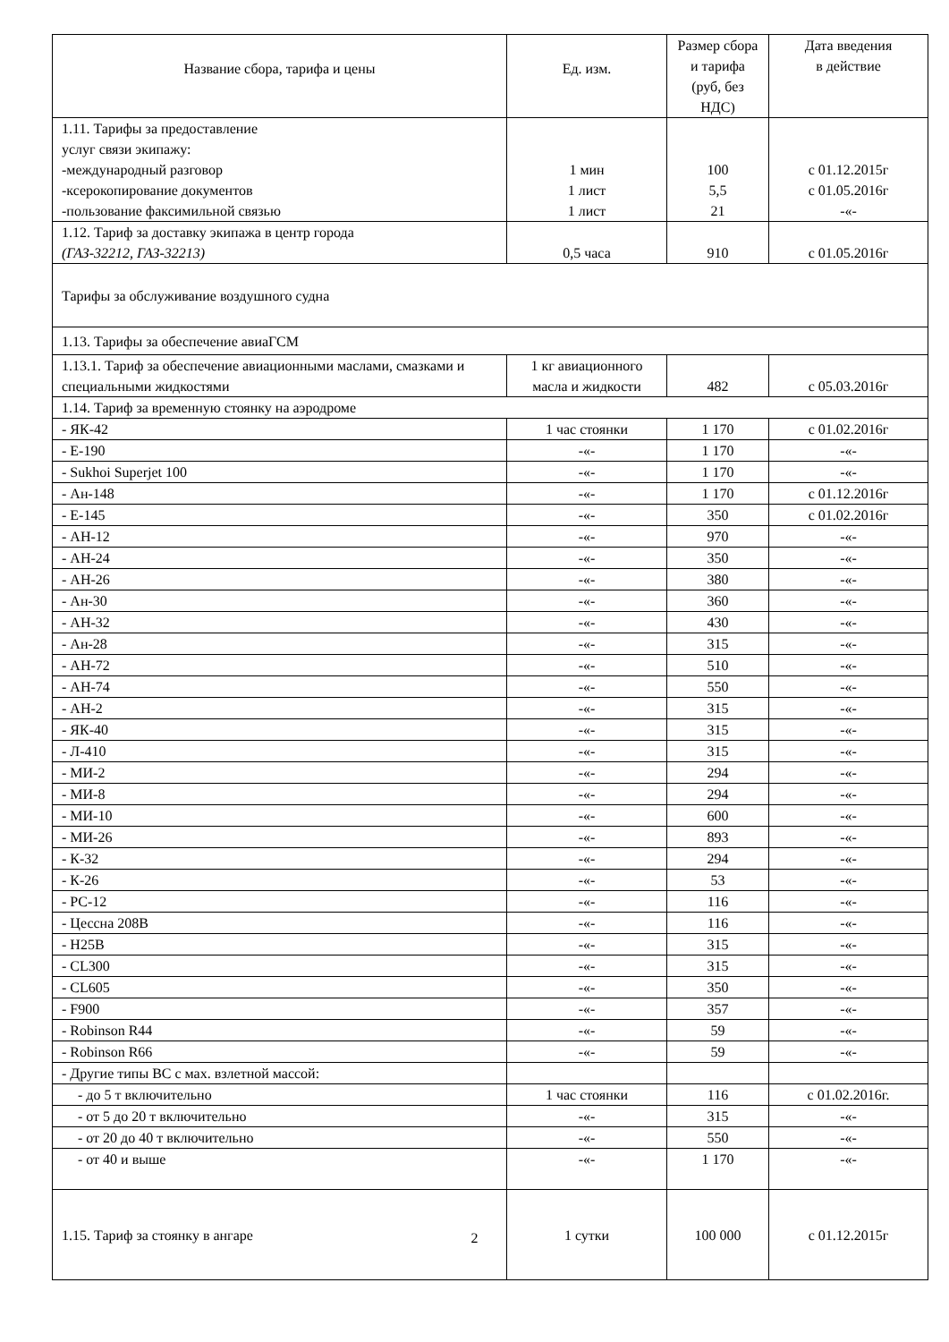| Название сбора, тарифа и цены | Ед. изм. | Размер сбора и тарифа (руб, без НДС) | Дата введения в действие |
| --- | --- | --- | --- |
| 1.11. Тарифы за предоставление услуг связи экипажу: -международный разговор -ксерокопирование документов -пользование факсимильной связью | 1 мин 1 лист 1 лист | 100 5,5 21 | с 01.12.2015г с 01.05.2016г -«- |
| 1.12. Тариф за доставку экипажа в центр города (ГАЗ-32212, ГАЗ-32213) | 0,5 часа | 910 | с 01.05.2016г |
| Тарифы за обслуживание воздушного судна | | | |
| 1.13. Тарифы за обеспечение авиаГСМ | | | |
| 1.13.1. Тариф за обеспечение авиационными маслами, смазками и специальными жидкостями | 1 кг авиационного масла и жидкости | 482 | с 05.03.2016г |
| 1.14. Тариф за временную стоянку на аэродроме | | | |
| - ЯК-42 | 1 час стоянки | 1 170 | с 01.02.2016г |
| - E-190 | -«- | 1 170 | -«- |
| - Sukhoi Superjet 100 | -«- | 1 170 | -«- |
| - Ан-148 | -«- | 1 170 | с 01.12.2016г |
| - E-145 | -«- | 350 | с 01.02.2016г |
| - АН-12 | -«- | 970 | -«- |
| - АН-24 | -«- | 350 | -«- |
| - АН-26 | -«- | 380 | -«- |
| - Ан-30 | -«- | 360 | -«- |
| - АН-32 | -«- | 430 | -«- |
| - Ан-28 | -«- | 315 | -«- |
| - АН-72 | -«- | 510 | -«- |
| - АН-74 | -«- | 550 | -«- |
| - АН-2 | -«- | 315 | -«- |
| - ЯК-40 | -«- | 315 | -«- |
| - Л-410 | -«- | 315 | -«- |
| - МИ-2 | -«- | 294 | -«- |
| - МИ-8 | -«- | 294 | -«- |
| - МИ-10 | -«- | 600 | -«- |
| - МИ-26 | -«- | 893 | -«- |
| - К-32 | -«- | 294 | -«- |
| - К-26 | -«- | 53 | -«- |
| - PC-12 | -«- | 116 | -«- |
| - Цессна 208В | -«- | 116 | -«- |
| - H25B | -«- | 315 | -«- |
| - CL300 | -«- | 315 | -«- |
| - CL605 | -«- | 350 | -«- |
| - F900 | -«- | 357 | -«- |
| - Robinson R44 | -«- | 59 | -«- |
| - Robinson R66 | -«- | 59 | -«- |
| - Другие типы ВС с мах. взлетной массой: | | | |
| - до 5 т включительно | 1 час стоянки | 116 | с 01.02.2016г. |
| - от 5 до 20 т включительно | -«- | 315 | -«- |
| - от 20 до 40 т включительно | -«- | 550 | -«- |
| - от 40 и выше | -«- | 1 170 | -«- |
| 1.15. Тариф за стоянку в ангаре | 1 сутки | 100 000 | с 01.12.2015г |
2